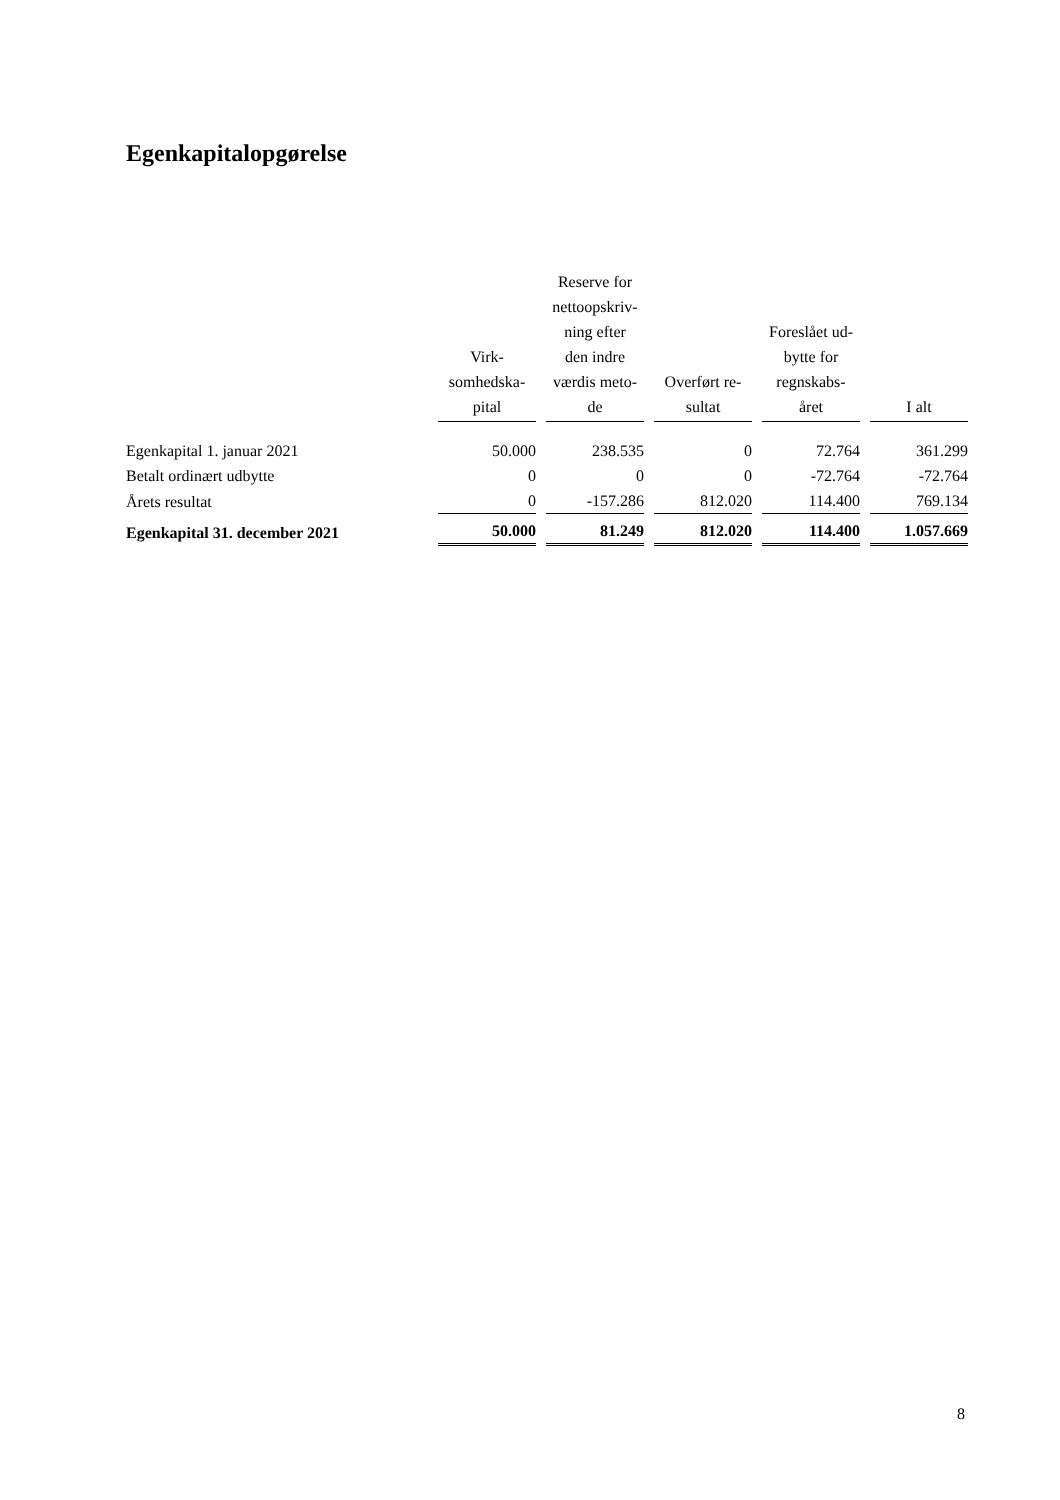Egenkapitalopgørelse
| | Virk- somhedska- pital | Reserve for nettoopskriv- ning efter den indre værdis meto- de | Overført re- sultat | Foreslået ud- bytte for regnskabs- året | I alt |
| --- | --- | --- | --- | --- | --- |
| Egenkapital 1. januar 2021 | 50.000 | 238.535 | 0 | 72.764 | 361.299 |
| Betalt ordinært udbytte | 0 | 0 | 0 | -72.764 | -72.764 |
| Årets resultat | 0 | -157.286 | 812.020 | 114.400 | 769.134 |
| Egenkapital 31. december 2021 | 50.000 | 81.249 | 812.020 | 114.400 | 1.057.669 |
8